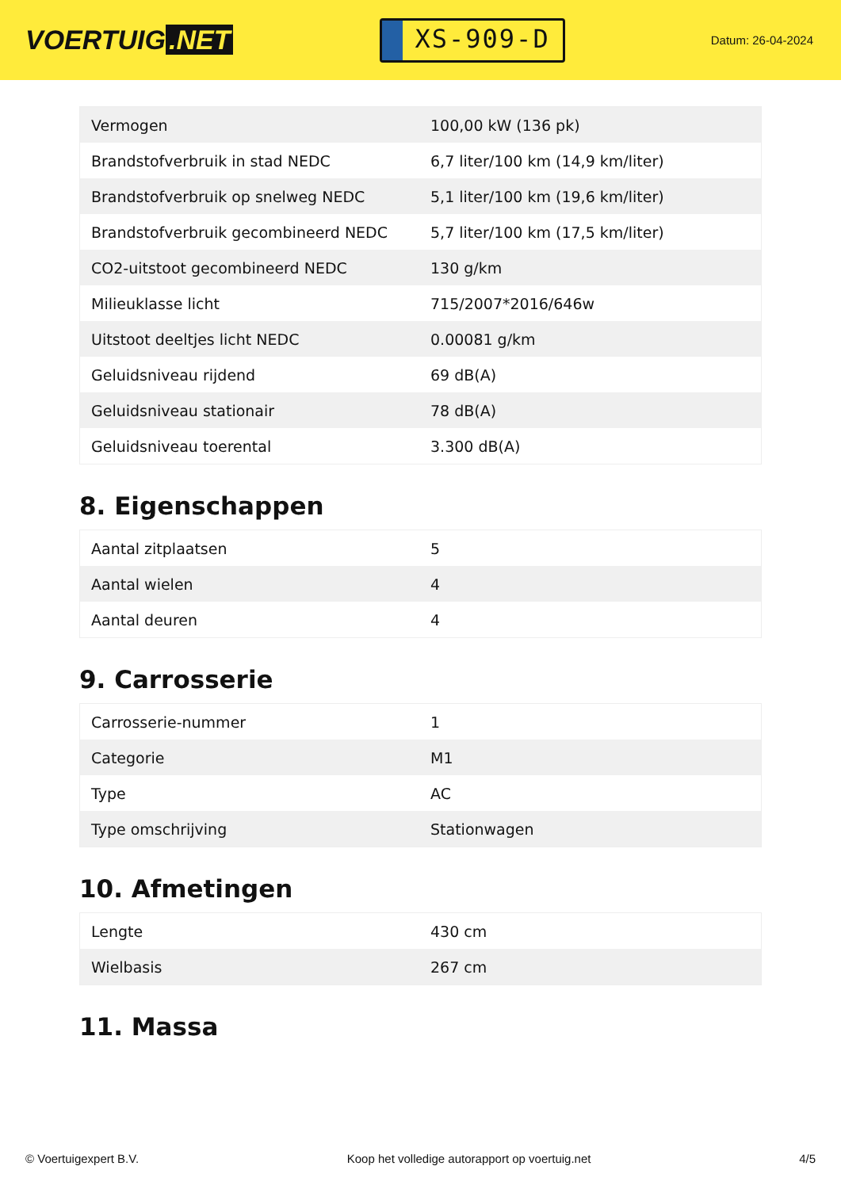VOERTUIG.NET
XS-909-D
Datum: 26-04-2024
| Vermogen | 100,00 kW (136 pk) |
| Brandstofverbruik in stad NEDC | 6,7 liter/100 km (14,9 km/liter) |
| Brandstofverbruik op snelweg NEDC | 5,1 liter/100 km (19,6 km/liter) |
| Brandstofverbruik gecombineerd NEDC | 5,7 liter/100 km (17,5 km/liter) |
| CO2-uitstoot gecombineerd NEDC | 130 g/km |
| Milieuklasse licht | 715/2007*2016/646w |
| Uitstoot deeltjes licht NEDC | 0.00081 g/km |
| Geluidsniveau rijdend | 69 dB(A) |
| Geluidsniveau stationair | 78 dB(A) |
| Geluidsniveau toerental | 3.300 dB(A) |
8. Eigenschappen
| Aantal zitplaatsen | 5 |
| Aantal wielen | 4 |
| Aantal deuren | 4 |
9. Carrosserie
| Carrosserie-nummer | 1 |
| Categorie | M1 |
| Type | AC |
| Type omschrijving | Stationwagen |
10. Afmetingen
| Lengte | 430 cm |
| Wielbasis | 267 cm |
11. Massa
© Voertuigexpert B.V. Koop het volledige autorapport op voertuig.net 4/5